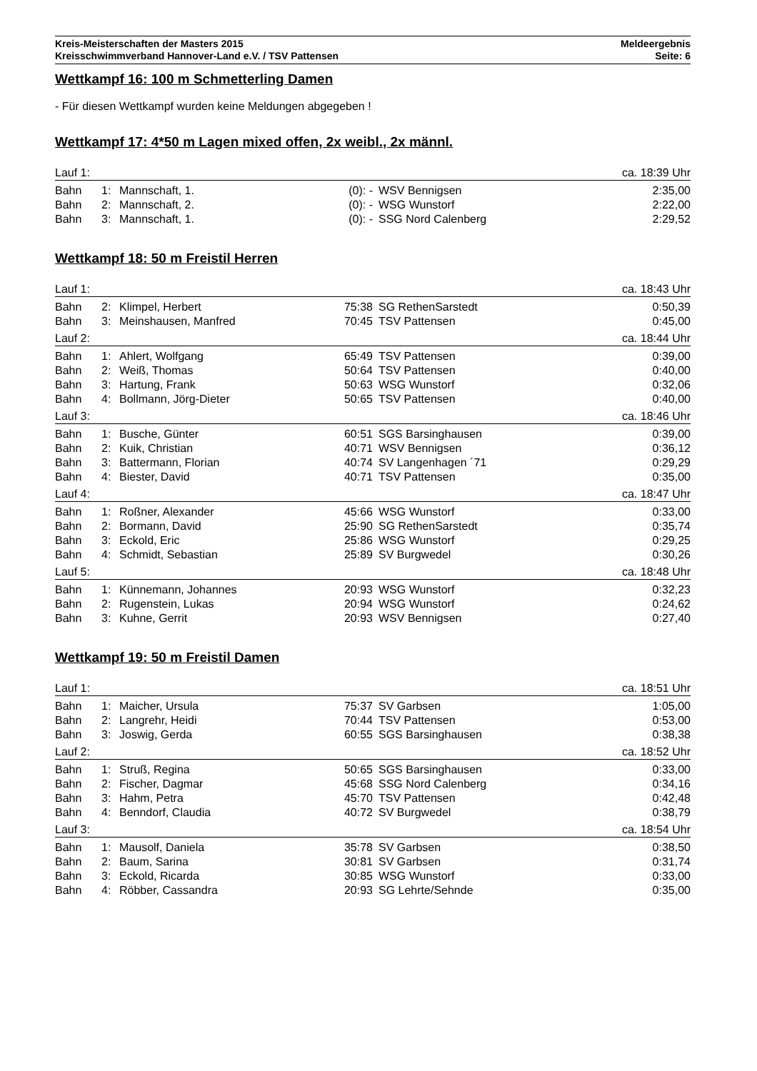Kreis-Meisterschaften der Masters 2015
Kreisschwimmverband Hannover-Land e.V. / TSV Pattensen
Meldeergebnis
Seite: 6
Wettkampf 16: 100 m Schmetterling Damen
- Für diesen Wettkampf wurden keine Meldungen abgegeben !
Wettkampf 17: 4*50 m Lagen mixed offen, 2x weibl., 2x männl.
| Lauf 1: | | | | | ca. 18:39 Uhr |
| Bahn | 1: | Mannschaft, 1. | (0): - | WSV Bennigsen | 2:35,00 |
| Bahn | 2: | Mannschaft, 2. | (0): - | WSG Wunstorf | 2:22,00 |
| Bahn | 3: | Mannschaft, 1. | (0): - | SSG Nord Calenberg | 2:29,52 |
Wettkampf 18: 50 m Freistil Herren
| Lauf 1: | | | | | ca. 18:43 Uhr |
| Bahn | 2: | Klimpel, Herbert | 75:38 | SG RethenSarstedt | 0:50,39 |
| Bahn | 3: | Meinshausen, Manfred | 70:45 | TSV Pattensen | 0:45,00 |
| Lauf 2: | | | | | ca. 18:44 Uhr |
| Bahn | 1: | Ahlert, Wolfgang | 65:49 | TSV Pattensen | 0:39,00 |
| Bahn | 2: | Weiß, Thomas | 50:64 | TSV Pattensen | 0:40,00 |
| Bahn | 3: | Hartung, Frank | 50:63 | WSG Wunstorf | 0:32,06 |
| Bahn | 4: | Bollmann, Jörg-Dieter | 50:65 | TSV Pattensen | 0:40,00 |
| Lauf 3: | | | | | ca. 18:46 Uhr |
| Bahn | 1: | Busche, Günter | 60:51 | SGS Barsinghausen | 0:39,00 |
| Bahn | 2: | Kuik, Christian | 40:71 | WSV Bennigsen | 0:36,12 |
| Bahn | 3: | Battermann, Florian | 40:74 | SV Langenhagen ´71 | 0:29,29 |
| Bahn | 4: | Biester, David | 40:71 | TSV Pattensen | 0:35,00 |
| Lauf 4: | | | | | ca. 18:47 Uhr |
| Bahn | 1: | Roßner, Alexander | 45:66 | WSG Wunstorf | 0:33,00 |
| Bahn | 2: | Bormann, David | 25:90 | SG RethenSarstedt | 0:35,74 |
| Bahn | 3: | Eckold, Eric | 25:86 | WSG Wunstorf | 0:29,25 |
| Bahn | 4: | Schmidt, Sebastian | 25:89 | SV Burgwedel | 0:30,26 |
| Lauf 5: | | | | | ca. 18:48 Uhr |
| Bahn | 1: | Künnemann, Johannes | 20:93 | WSG Wunstorf | 0:32,23 |
| Bahn | 2: | Rugenstein, Lukas | 20:94 | WSG Wunstorf | 0:24,62 |
| Bahn | 3: | Kuhne, Gerrit | 20:93 | WSV Bennigsen | 0:27,40 |
Wettkampf 19: 50 m Freistil Damen
| Lauf 1: | | | | | ca. 18:51 Uhr |
| Bahn | 1: | Maicher, Ursula | 75:37 | SV Garbsen | 1:05,00 |
| Bahn | 2: | Langrehr, Heidi | 70:44 | TSV Pattensen | 0:53,00 |
| Bahn | 3: | Joswig, Gerda | 60:55 | SGS Barsinghausen | 0:38,38 |
| Lauf 2: | | | | | ca. 18:52 Uhr |
| Bahn | 1: | Struß, Regina | 50:65 | SGS Barsinghausen | 0:33,00 |
| Bahn | 2: | Fischer, Dagmar | 45:68 | SSG Nord Calenberg | 0:34,16 |
| Bahn | 3: | Hahm, Petra | 45:70 | TSV Pattensen | 0:42,48 |
| Bahn | 4: | Benndorf, Claudia | 40:72 | SV Burgwedel | 0:38,79 |
| Lauf 3: | | | | | ca. 18:54 Uhr |
| Bahn | 1: | Mausolf, Daniela | 35:78 | SV Garbsen | 0:38,50 |
| Bahn | 2: | Baum, Sarina | 30:81 | SV Garbsen | 0:31,74 |
| Bahn | 3: | Eckold, Ricarda | 30:85 | WSG Wunstorf | 0:33,00 |
| Bahn | 4: | Röbber, Cassandra | 20:93 | SG Lehrte/Sehnde | 0:35,00 |